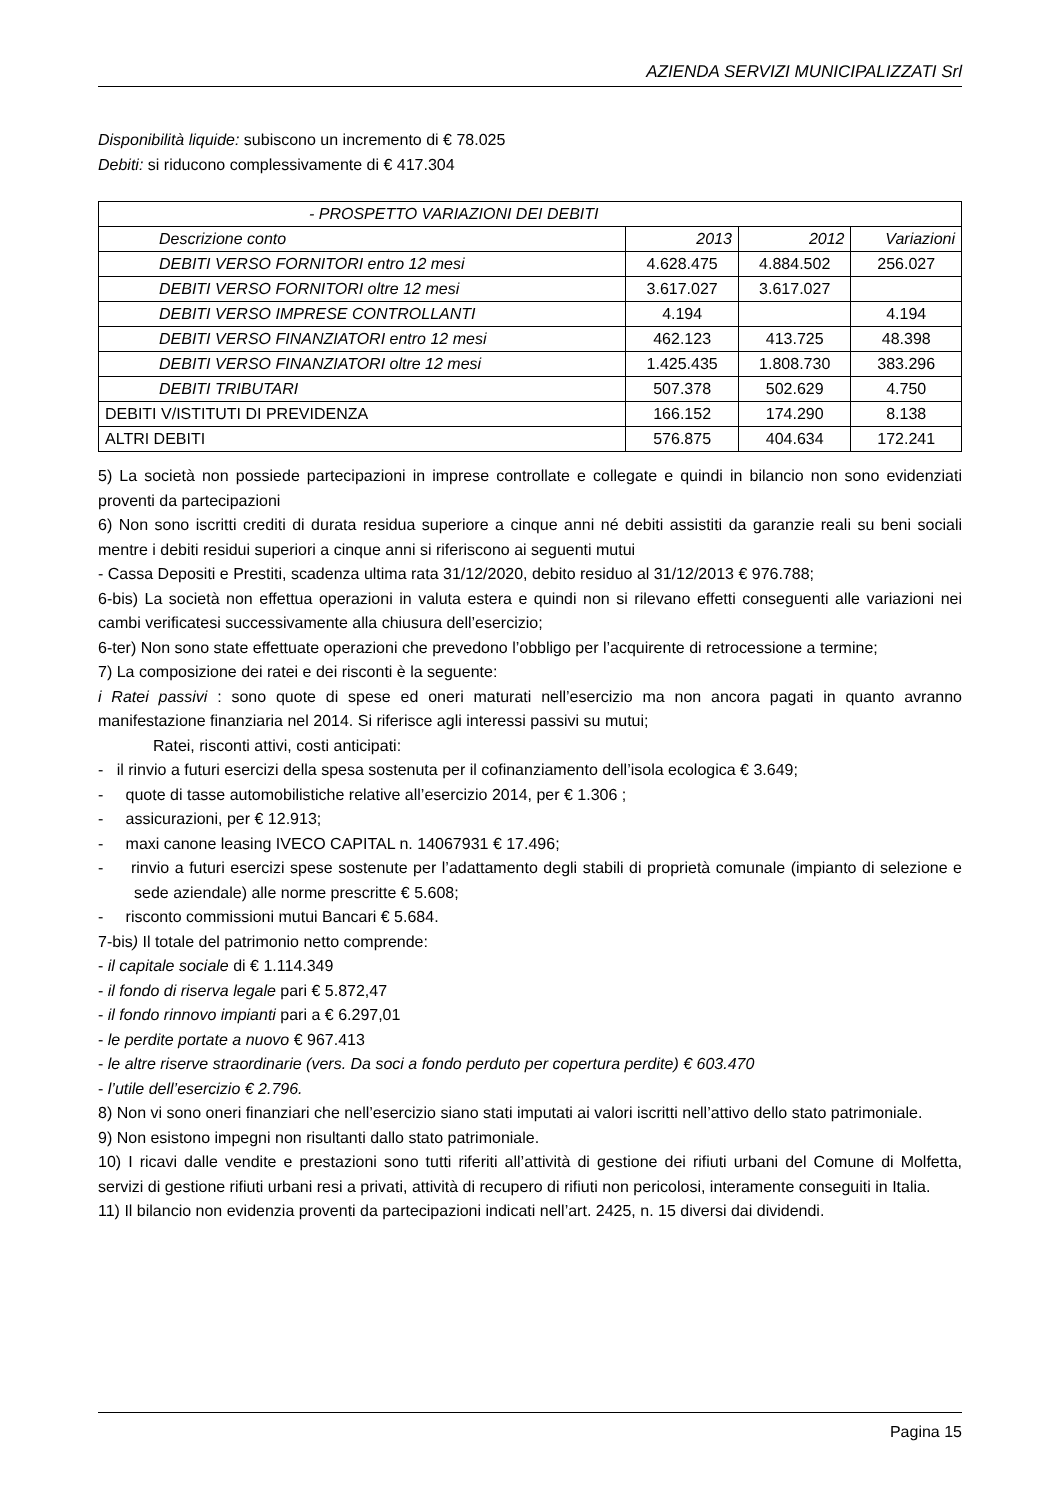AZIENDA SERVIZI MUNICIPALIZZATI Srl
Disponibilità liquide: subiscono un incremento di € 78.025
Debiti: si riducono complessivamente di € 417.304
| - PROSPETTO VARIAZIONI DEI DEBITI | | | |
| Descrizione conto | 2013 | 2012 | Variazioni |
| DEBITI VERSO FORNITORI entro 12 mesi | 4.628.475 | 4.884.502 | 256.027 |
| DEBITI VERSO FORNITORI oltre 12 mesi | 3.617.027 | 3.617.027 | |
| DEBITI VERSO IMPRESE CONTROLLANTI | 4.194 | | 4.194 |
| DEBITI VERSO FINANZIATORI entro 12 mesi | 462.123 | 413.725 | 48.398 |
| DEBITI VERSO FINANZIATORI oltre 12 mesi | 1.425.435 | 1.808.730 | 383.296 |
| DEBITI TRIBUTARI | 507.378 | 502.629 | 4.750 |
| DEBITI V/ISTITUTI DI PREVIDENZA | 166.152 | 174.290 | 8.138 |
| ALTRI DEBITI | 576.875 | 404.634 | 172.241 |
5) La società non possiede partecipazioni in imprese controllate e collegate e quindi in bilancio non sono evidenziati proventi da partecipazioni
6) Non sono iscritti crediti di durata residua superiore a cinque anni né debiti assistiti da garanzie reali su beni sociali mentre i debiti residui superiori a cinque anni si riferiscono ai seguenti mutui
- Cassa Depositi e Prestiti, scadenza ultima rata 31/12/2020, debito residuo al 31/12/2013 € 976.788;
6-bis) La società non effettua operazioni in valuta estera e quindi non si rilevano effetti conseguenti alle variazioni nei cambi verificatesi successivamente alla chiusura dell’esercizio;
6-ter) Non sono state effettuate operazioni che prevedono l’obbligo per l’acquirente di retrocessione a termine;
7) La composizione dei ratei e dei risconti è la seguente:
i Ratei passivi : sono quote di spese ed oneri maturati nell’esercizio ma non ancora pagati in quanto avranno manifestazione finanziaria nel 2014. Si riferisce agli interessi passivi su mutui;
Ratei, risconti attivi, costi anticipati:
- il rinvio a futuri esercizi della spesa sostenuta per il cofinanziamento dell’isola ecologica € 3.649;
- quote di tasse automobilistiche relative all’esercizio 2014, per € 1.306 ;
- assicurazioni, per € 12.913;
- maxi canone leasing IVECO CAPITAL n. 14067931 € 17.496;
- rinvio a futuri esercizi spese sostenute per l’adattamento degli stabili di proprietà comunale (impianto di selezione e sede aziendale) alle norme prescritte € 5.608;
- risconto commissioni mutui Bancari € 5.684.
7-bis) Il totale del patrimonio netto comprende:
- il capitale sociale di € 1.114.349
- il fondo di riserva legale pari € 5.872,47
- il fondo rinnovo impianti pari a € 6.297,01
- le perdite portate a nuovo € 967.413
- le altre riserve straordinarie (vers. Da soci a fondo perduto per copertura perdite) € 603.470
- l’utile dell’esercizio € 2.796.
8) Non vi sono oneri finanziari che nell’esercizio siano stati imputati ai valori iscritti nell’attivo dello stato patrimoniale.
9) Non esistono impegni non risultanti dallo stato patrimoniale.
10) I ricavi dalle vendite e prestazioni sono tutti riferiti all’attività di gestione dei rifiuti urbani del Comune di Molfetta, servizi di gestione rifiuti urbani resi a privati, attività di recupero di rifiuti non pericolosi, interamente conseguiti in Italia.
11) Il bilancio non evidenzia proventi da partecipazioni indicati nell’art. 2425, n. 15 diversi dai dividendi.
Pagina 15